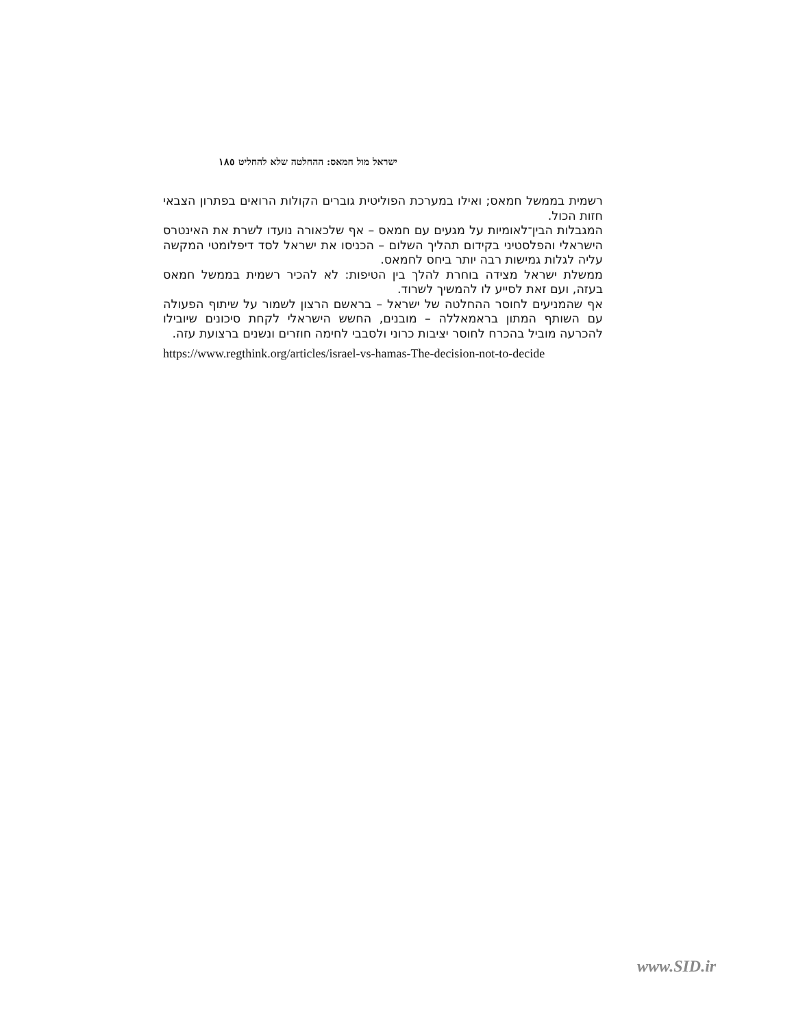ישראל מול חמאס: ההחלטה שלא להחליט ١٨٥
רשמית בממשל חמאס; ואילו במערכת הפוליטית גוברים הקולות הרואים בפתרון הצבאי חזות הכול.
המגבלות הבין־לאומיות על מגעים עם חמאס – אף שלכאורה נועדו לשרת את האינטרס הישראלי והפלסטיני בקידום תהליך השלום – הכניסו את ישראל לסד דיפלומטי המקשה עליה לגלות גמישות רבה יותר ביחס לחמאס.
ממשלת ישראל מצידה בוחרת להלך בין הטיפות: לא להכיר רשמית בממשל חמאס בעזה, ועם זאת לסייע לו להמשיך לשרוד.
אף שהמניעים לחוסר ההחלטה של ישראל – בראשם הרצון לשמור על שיתוף הפעולה עם השותף המתון בראמאללה – מובנים, החשש הישראלי לקחת סיכונים שיובילו להכרעה מוביל בהכרח לחוסר יציבות כרוני ולסבבי לחימה חוזרים ונשנים ברצועת עזה.
https://www.regthink.org/articles/israel-vs-hamas-The-decision-not-to-decide
www.SID.ir